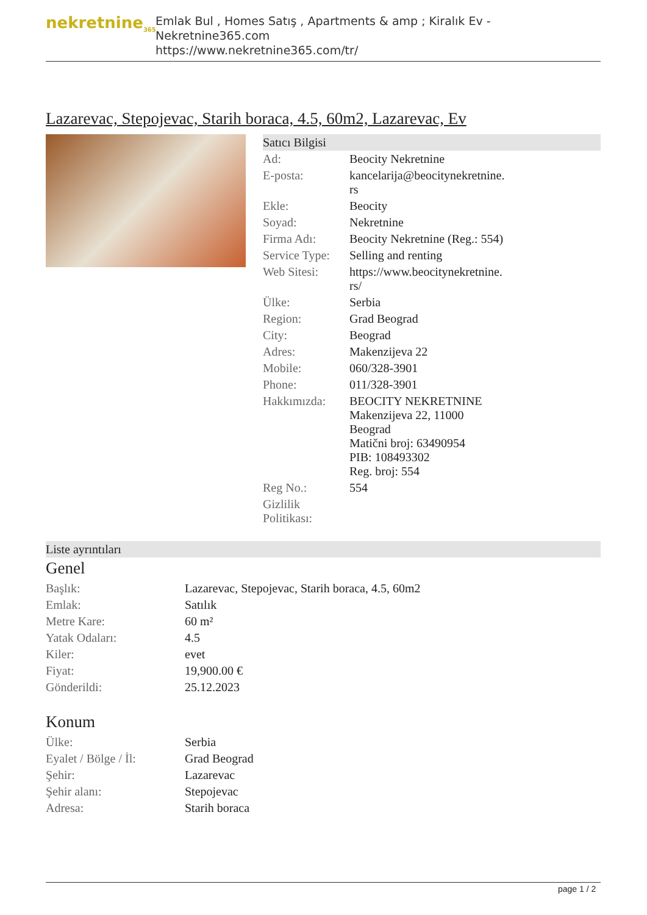nekretnine<sub>365</sub>
Emlak Bul , Homes Satış , Apartments & amp ; Kiralık Ev - Nekretnine365.com
https://www.nekretnine365.com/tr/
Lazarevac, Stepojevac, Starih boraca, 4.5, 60m2, Lazarevac, Ev
Satıcı Bilgisi
| Ad: | Beocity Nekretnine |
| E-posta: | kancelarija@beocitynekretnine. rs |
| Ekle: | Beocity |
| Soyad: | Nekretnine |
| Firma Adı: | Beocity Nekretnine (Reg.: 554) |
| Service Type: | Selling and renting |
| Web Sitesi: | https://www.beocitynekretnine. rs/ |
| Ülke: | Serbia |
| Region: | Grad Beograd |
| City: | Beograd |
| Adres: | Makenzijeva 22 |
| Mobile: | 060/328-3901 |
| Phone: | 011/328-3901 |
| Hakkımızda: | BEOCITY NEKRETNINE Makenzijeva 22, 11000 Beograd Matični broj: 63490954 PIB: 108493302 Reg. broj: 554 |
| Reg No.: | 554 |
| Gizlilik Politikası: | |
Liste ayrıntıları
Genel
| Başlık: | Lazarevac, Stepojevac, Starih boraca, 4.5, 60m2 |
| Emlak: | Satılık |
| Metre Kare: | 60 m² |
| Yatak Odaları: | 4.5 |
| Kiler: | evet |
| Fiyat: | 19,900.00 € |
| Gönderildi: | 25.12.2023 |
Konum
| Ülke: | Serbia |
| Eyalet / Bölge / İl: | Grad Beograd |
| Şehir: | Lazarevac |
| Şehir alanı: | Stepojevac |
| Adresa: | Starih boraca |
page 1 / 2